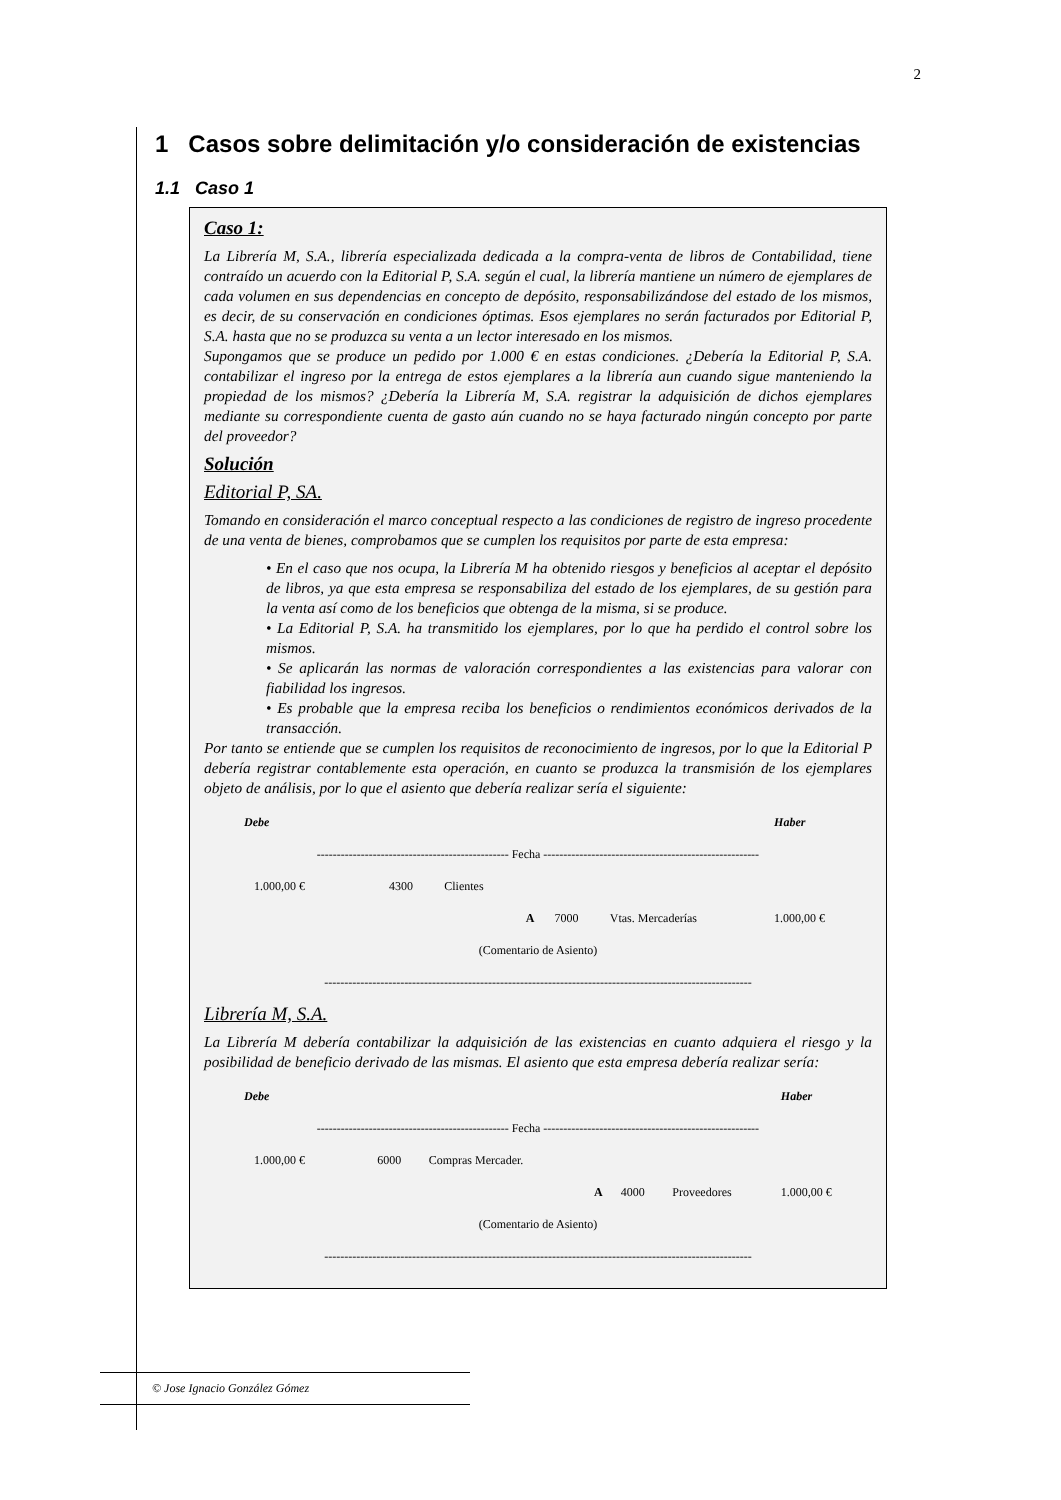2
1 Casos sobre delimitación y/o consideración de existencias
1.1 Caso 1
Caso 1:
La Librería M, S.A., librería especializada dedicada a la compra-venta de libros de Contabilidad, tiene contraído un acuerdo con la Editorial P, S.A. según el cual, la librería mantiene un número de ejemplares de cada volumen en sus dependencias en concepto de depósito, responsabilizándose del estado de los mismos, es decir, de su conservación en condiciones óptimas. Esos ejemplares no serán facturados por Editorial P, S.A. hasta que no se produzca su venta a un lector interesado en los mismos.
Supongamos que se produce un pedido por 1.000 € en estas condiciones. ¿Debería la Editorial P, S.A. contabilizar el ingreso por la entrega de estos ejemplares a la librería aun cuando sigue manteniendo la propiedad de los mismos? ¿Debería la Librería M, S.A. registrar la adquisición de dichos ejemplares mediante su correspondiente cuenta de gasto aún cuando no se haya facturado ningún concepto por parte del proveedor?
Solución
Editorial P, SA.
Tomando en consideración el marco conceptual respecto a las condiciones de registro de ingreso procedente de una venta de bienes, comprobamos que se cumplen los requisitos por parte de esta empresa:
• En el caso que nos ocupa, la Librería M ha obtenido riesgos y beneficios al aceptar el depósito de libros, ya que esta empresa se responsabiliza del estado de los ejemplares, de su gestión para la venta así como de los beneficios que obtenga de la misma, si se produce.
• La Editorial P, S.A. ha transmitido los ejemplares, por lo que ha perdido el control sobre los mismos.
• Se aplicarán las normas de valoración correspondientes a las existencias para valorar con fiabilidad los ingresos.
• Es probable que la empresa reciba los beneficios o rendimientos económicos derivados de la transacción.
Por tanto se entiende que se cumplen los requisitos de reconocimiento de ingresos, por lo que la Editorial P debería registrar contablemente esta operación, en cuanto se produzca la transmisión de los ejemplares objeto de análisis, por lo que el asiento que debería realizar sería el siguiente:
| Debe | | | | | | Haber |
| ------------------------------------------------ Fecha ------------------------------------------------------ | | | | | | |
| 1.000,00 € | 4300 | Clientes | | | | |
| | | | A | 7000 | Vtas. Mercaderías | 1.000,00 € |
| (Comentario de Asiento) | | | | | | |
| ----------------------------------------------------------------------------------------------------------- | | | | | | |
Librería M, S.A.
La Librería M debería contabilizar la adquisición de las existencias en cuanto adquiera el riesgo y la posibilidad de beneficio derivado de las mismas. El asiento que esta empresa debería realizar sería:
| Debe | | | | | | Haber |
| ------------------------------------------------ Fecha ------------------------------------------------------ | | | | | | |
| 1.000,00 € | 6000 | Compras Mercader. | | | | |
| | | | A | 4000 | Proveedores | 1.000,00 € |
| (Comentario de Asiento) | | | | | | |
| ----------------------------------------------------------------------------------------------------------- | | | | | | |
© Jose Ignacio González Gómez